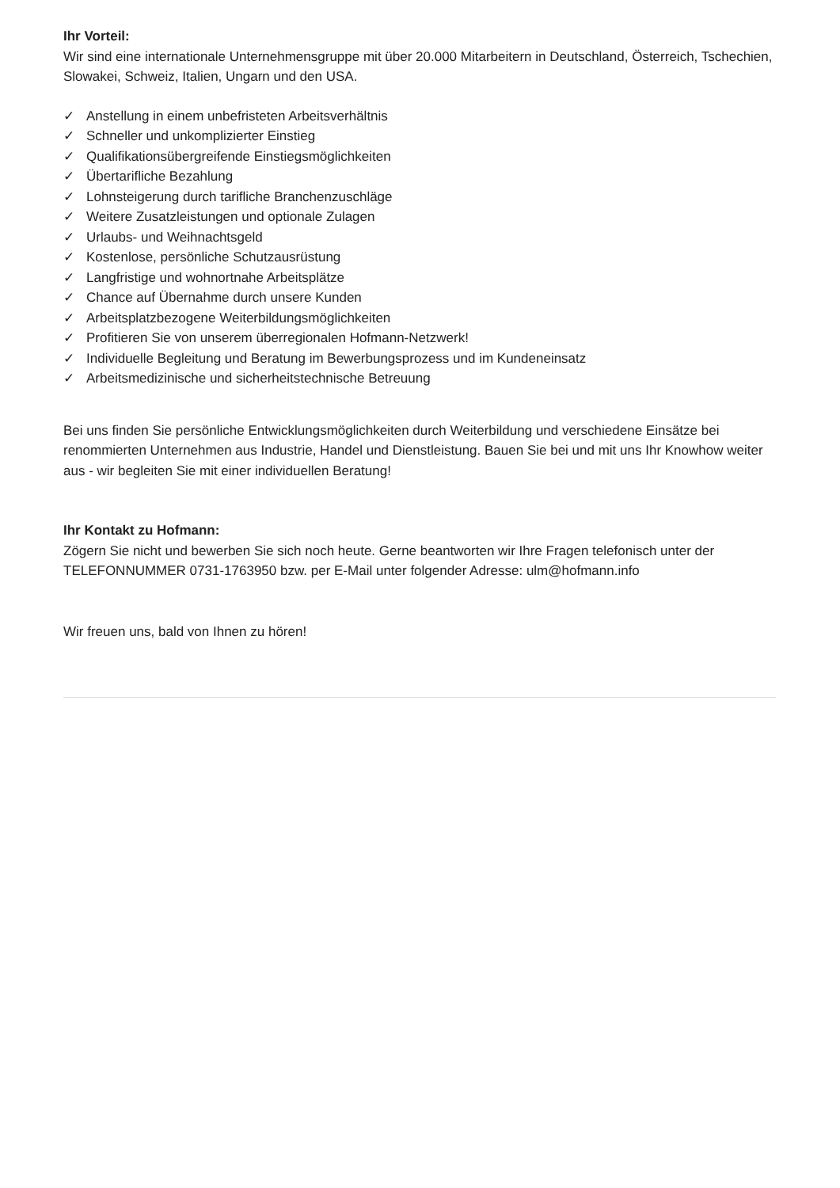Ihr Vorteil:
Wir sind eine internationale Unternehmensgruppe mit über 20.000 Mitarbeitern in Deutschland, Österreich, Tschechien, Slowakei, Schweiz, Italien, Ungarn und den USA.
✓ Anstellung in einem unbefristeten Arbeitsverhältnis
✓ Schneller und unkomplizierter Einstieg
✓ Qualifikationsübergreifende Einstiegsmöglichkeiten
✓ Übertarifliche Bezahlung
✓ Lohnsteigerung durch tarifliche Branchenzuschläge
✓ Weitere Zusatzleistungen und optionale Zulagen
✓ Urlaubs- und Weihnachtsgeld
✓ Kostenlose, persönliche Schutzausrüstung
✓ Langfristige und wohnortnahe Arbeitsplätze
✓ Chance auf Übernahme durch unsere Kunden
✓ Arbeitsplatzbezogene Weiterbildungsmöglichkeiten
✓ Profitieren Sie von unserem überregionalen Hofmann-Netzwerk!
✓ Individuelle Begleitung und Beratung im Bewerbungsprozess und im Kundeneinsatz
✓ Arbeitsmedizinische und sicherheitstechnische Betreuung
Bei uns finden Sie persönliche Entwicklungsmöglichkeiten durch Weiterbildung und verschiedene Einsätze bei renommierten Unternehmen aus Industrie, Handel und Dienstleistung. Bauen Sie bei und mit uns Ihr Knowhow weiter aus - wir begleiten Sie mit einer individuellen Beratung!
Ihr Kontakt zu Hofmann:
Zögern Sie nicht und bewerben Sie sich noch heute. Gerne beantworten wir Ihre Fragen telefonisch unter der TELEFONNUMMER 0731-1763950 bzw. per E-Mail unter folgender Adresse: ulm@hofmann.info
Wir freuen uns, bald von Ihnen zu hören!